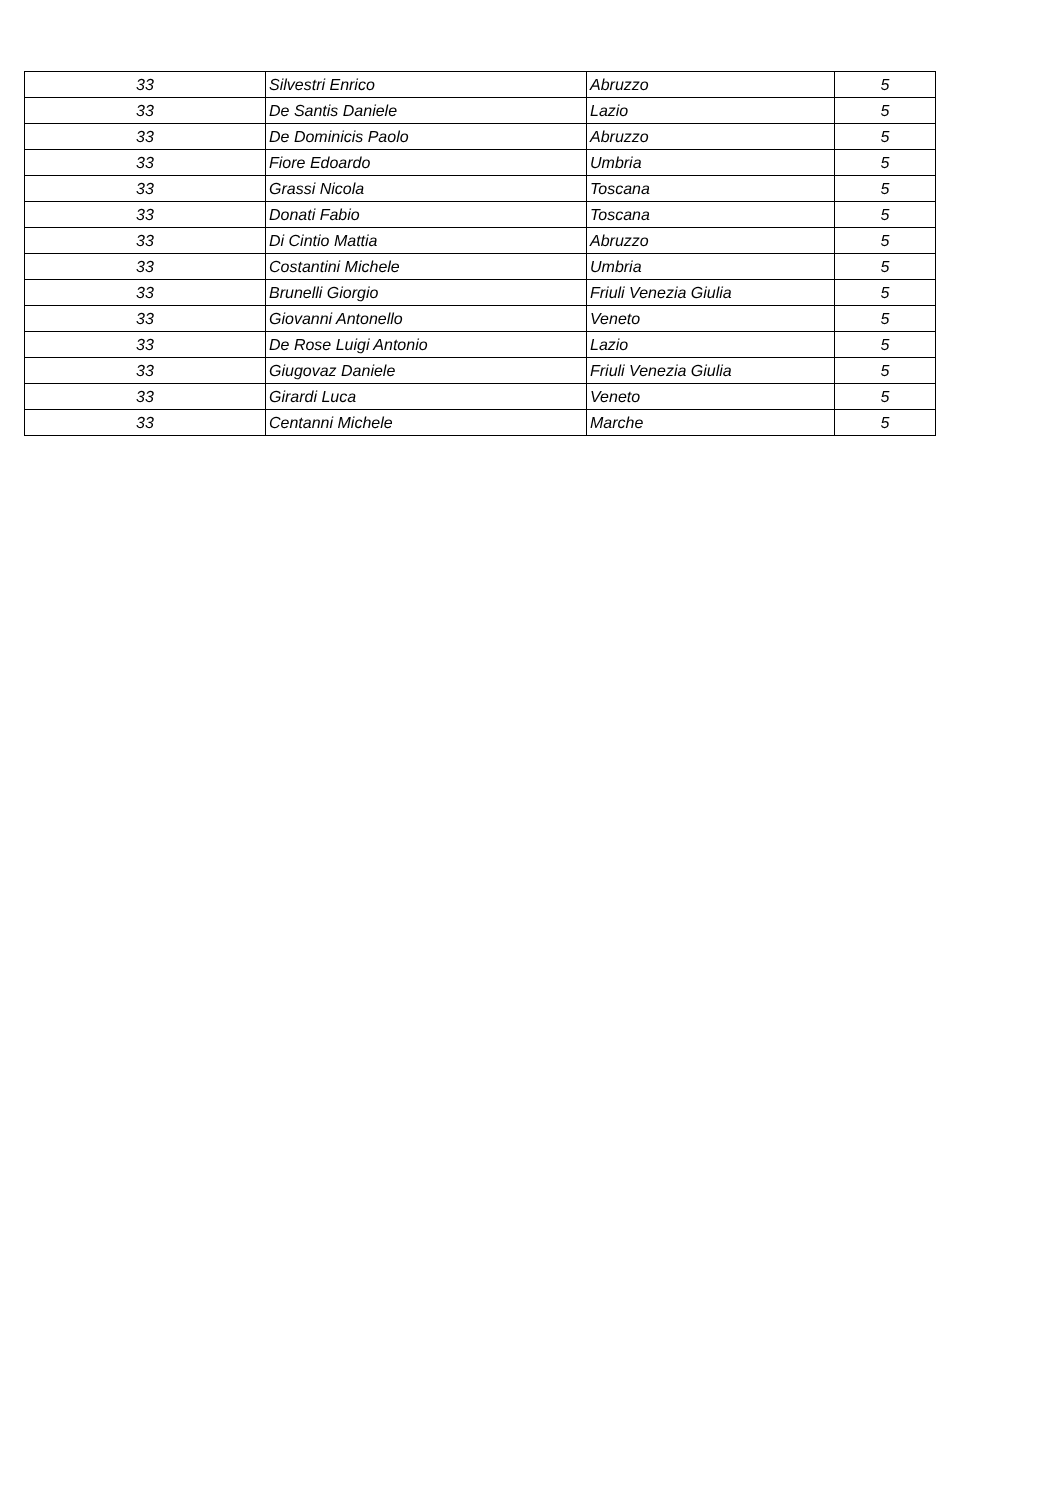| 33 | Silvestri Enrico | Abruzzo | 5 |
| 33 | De Santis Daniele | Lazio | 5 |
| 33 | De Dominicis Paolo | Abruzzo | 5 |
| 33 | Fiore Edoardo | Umbria | 5 |
| 33 | Grassi Nicola | Toscana | 5 |
| 33 | Donati Fabio | Toscana | 5 |
| 33 | Di Cintio Mattia | Abruzzo | 5 |
| 33 | Costantini Michele | Umbria | 5 |
| 33 | Brunelli Giorgio | Friuli Venezia Giulia | 5 |
| 33 | Giovanni Antonello | Veneto | 5 |
| 33 | De Rose Luigi Antonio | Lazio | 5 |
| 33 | Giugovaz Daniele | Friuli Venezia Giulia | 5 |
| 33 | Girardi Luca | Veneto | 5 |
| 33 | Centanni Michele | Marche | 5 |